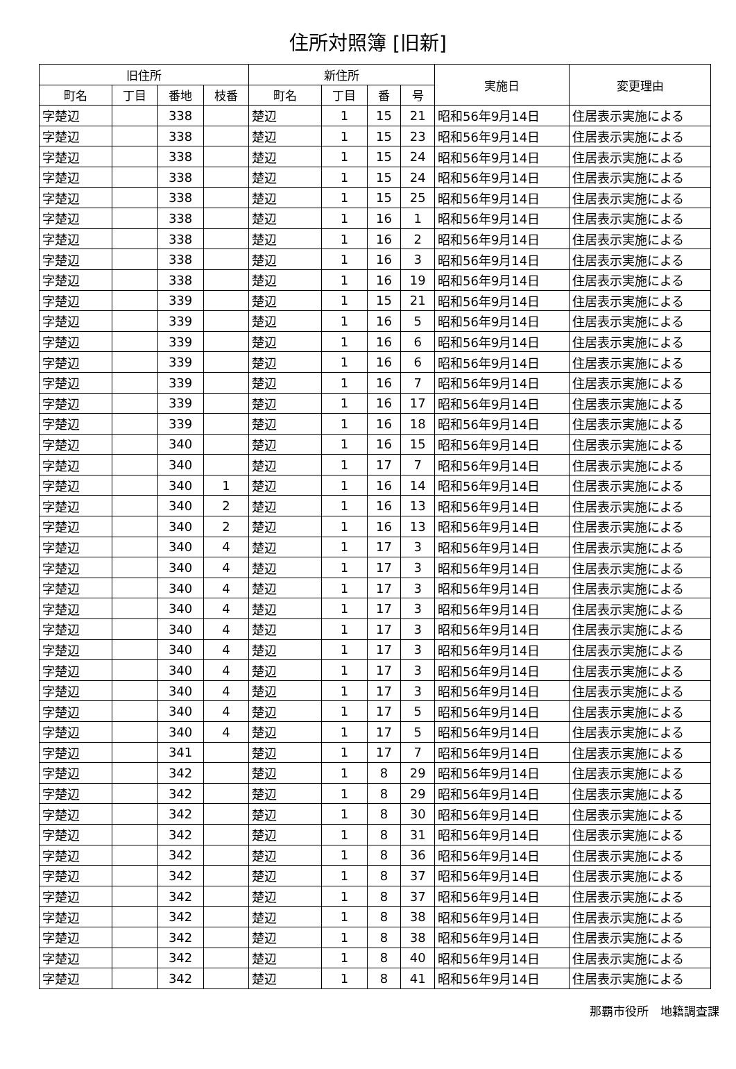住所対照簿 [旧新]
| 旧住所 | | | | 新住所 | | | | 実施日 | 変更理由 |
| --- | --- | --- | --- | --- | --- | --- | --- | --- | --- |
| 町名 | 丁目 | 番地 | 枝番 | 町名 | 丁目 | 番 | 号 | | |
| 字楚辺 | | 338 | | 楚辺 | 1 | 15 | 21 | 昭和56年9月14日 | 住居表示実施による |
| 字楚辺 | | 338 | | 楚辺 | 1 | 15 | 23 | 昭和56年9月14日 | 住居表示実施による |
| 字楚辺 | | 338 | | 楚辺 | 1 | 15 | 24 | 昭和56年9月14日 | 住居表示実施による |
| 字楚辺 | | 338 | | 楚辺 | 1 | 15 | 24 | 昭和56年9月14日 | 住居表示実施による |
| 字楚辺 | | 338 | | 楚辺 | 1 | 15 | 25 | 昭和56年9月14日 | 住居表示実施による |
| 字楚辺 | | 338 | | 楚辺 | 1 | 16 | 1 | 昭和56年9月14日 | 住居表示実施による |
| 字楚辺 | | 338 | | 楚辺 | 1 | 16 | 2 | 昭和56年9月14日 | 住居表示実施による |
| 字楚辺 | | 338 | | 楚辺 | 1 | 16 | 3 | 昭和56年9月14日 | 住居表示実施による |
| 字楚辺 | | 338 | | 楚辺 | 1 | 16 | 19 | 昭和56年9月14日 | 住居表示実施による |
| 字楚辺 | | 339 | | 楚辺 | 1 | 15 | 21 | 昭和56年9月14日 | 住居表示実施による |
| 字楚辺 | | 339 | | 楚辺 | 1 | 16 | 5 | 昭和56年9月14日 | 住居表示実施による |
| 字楚辺 | | 339 | | 楚辺 | 1 | 16 | 6 | 昭和56年9月14日 | 住居表示実施による |
| 字楚辺 | | 339 | | 楚辺 | 1 | 16 | 6 | 昭和56年9月14日 | 住居表示実施による |
| 字楚辺 | | 339 | | 楚辺 | 1 | 16 | 7 | 昭和56年9月14日 | 住居表示実施による |
| 字楚辺 | | 339 | | 楚辺 | 1 | 16 | 17 | 昭和56年9月14日 | 住居表示実施による |
| 字楚辺 | | 339 | | 楚辺 | 1 | 16 | 18 | 昭和56年9月14日 | 住居表示実施による |
| 字楚辺 | | 340 | | 楚辺 | 1 | 16 | 15 | 昭和56年9月14日 | 住居表示実施による |
| 字楚辺 | | 340 | | 楚辺 | 1 | 17 | 7 | 昭和56年9月14日 | 住居表示実施による |
| 字楚辺 | | 340 | 1 | 楚辺 | 1 | 16 | 14 | 昭和56年9月14日 | 住居表示実施による |
| 字楚辺 | | 340 | 2 | 楚辺 | 1 | 16 | 13 | 昭和56年9月14日 | 住居表示実施による |
| 字楚辺 | | 340 | 2 | 楚辺 | 1 | 16 | 13 | 昭和56年9月14日 | 住居表示実施による |
| 字楚辺 | | 340 | 4 | 楚辺 | 1 | 17 | 3 | 昭和56年9月14日 | 住居表示実施による |
| 字楚辺 | | 340 | 4 | 楚辺 | 1 | 17 | 3 | 昭和56年9月14日 | 住居表示実施による |
| 字楚辺 | | 340 | 4 | 楚辺 | 1 | 17 | 3 | 昭和56年9月14日 | 住居表示実施による |
| 字楚辺 | | 340 | 4 | 楚辺 | 1 | 17 | 3 | 昭和56年9月14日 | 住居表示実施による |
| 字楚辺 | | 340 | 4 | 楚辺 | 1 | 17 | 3 | 昭和56年9月14日 | 住居表示実施による |
| 字楚辺 | | 340 | 4 | 楚辺 | 1 | 17 | 3 | 昭和56年9月14日 | 住居表示実施による |
| 字楚辺 | | 340 | 4 | 楚辺 | 1 | 17 | 3 | 昭和56年9月14日 | 住居表示実施による |
| 字楚辺 | | 340 | 4 | 楚辺 | 1 | 17 | 3 | 昭和56年9月14日 | 住居表示実施による |
| 字楚辺 | | 340 | 4 | 楚辺 | 1 | 17 | 5 | 昭和56年9月14日 | 住居表示実施による |
| 字楚辺 | | 340 | 4 | 楚辺 | 1 | 17 | 5 | 昭和56年9月14日 | 住居表示実施による |
| 字楚辺 | | 341 | | 楚辺 | 1 | 17 | 7 | 昭和56年9月14日 | 住居表示実施による |
| 字楚辺 | | 342 | | 楚辺 | 1 | 8 | 29 | 昭和56年9月14日 | 住居表示実施による |
| 字楚辺 | | 342 | | 楚辺 | 1 | 8 | 29 | 昭和56年9月14日 | 住居表示実施による |
| 字楚辺 | | 342 | | 楚辺 | 1 | 8 | 30 | 昭和56年9月14日 | 住居表示実施による |
| 字楚辺 | | 342 | | 楚辺 | 1 | 8 | 31 | 昭和56年9月14日 | 住居表示実施による |
| 字楚辺 | | 342 | | 楚辺 | 1 | 8 | 36 | 昭和56年9月14日 | 住居表示実施による |
| 字楚辺 | | 342 | | 楚辺 | 1 | 8 | 37 | 昭和56年9月14日 | 住居表示実施による |
| 字楚辺 | | 342 | | 楚辺 | 1 | 8 | 37 | 昭和56年9月14日 | 住居表示実施による |
| 字楚辺 | | 342 | | 楚辺 | 1 | 8 | 38 | 昭和56年9月14日 | 住居表示実施による |
| 字楚辺 | | 342 | | 楚辺 | 1 | 8 | 38 | 昭和56年9月14日 | 住居表示実施による |
| 字楚辺 | | 342 | | 楚辺 | 1 | 8 | 40 | 昭和56年9月14日 | 住居表示実施による |
| 字楚辺 | | 342 | | 楚辺 | 1 | 8 | 41 | 昭和56年9月14日 | 住居表示実施による |
那覇市役所　地籍調査課